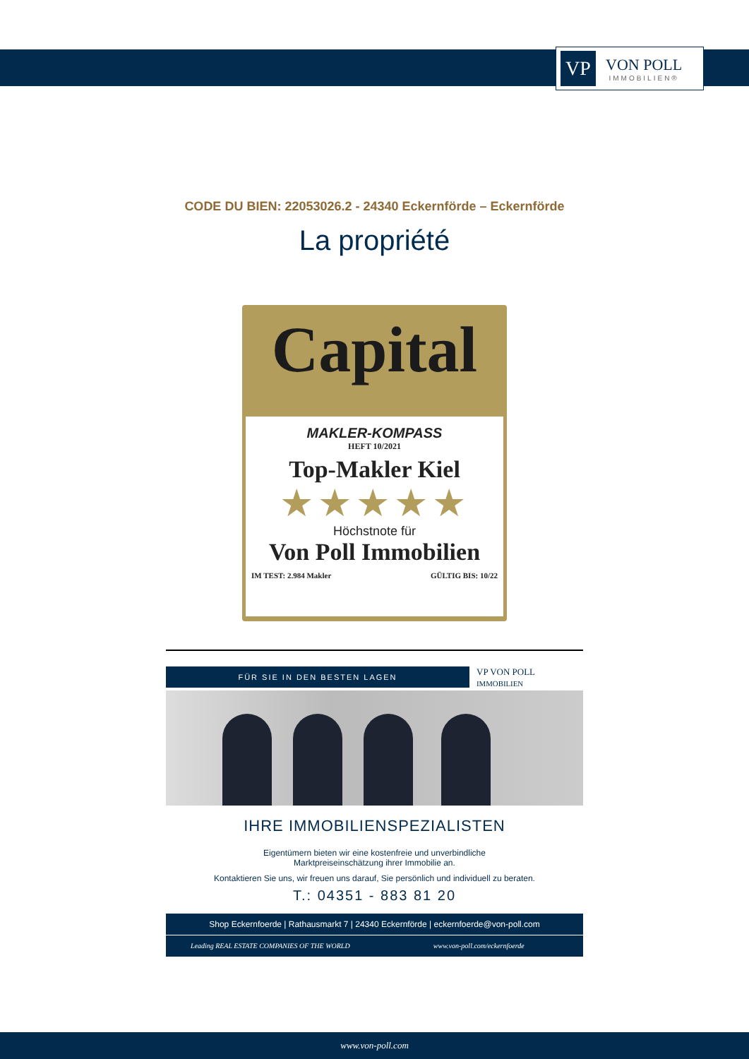VP
VON POLL
IMMOBILIEN®
CODE DU BIEN: 22053026.2 - 24340 Eckernförde – Eckernförde
La propriété
Capital
MAKLER-KOMPASS
HEFT 10/2021
Top-Makler Kiel
★★★★★
Höchstnote für
Von Poll Immobilien
IM TEST: 2.984 Makler GÜLTIG BIS: 10/22
FÜR SIE IN DEN BESTEN LAGEN
VP VON POLL IMMOBILIEN
IHRE IMMOBILIENSPEZIALISTEN
Eigentümern bieten wir eine kostenfreie und unverbindliche
Marktpreiseinschätzung ihrer Immobilie an.
Kontaktieren Sie uns, wir freuen uns darauf, Sie persönlich und individuell zu beraten.
T.: 04351 - 883 81 20
Shop Eckernfoerde | Rathausmarkt 7 | 24340 Eckernförde | eckernfoerde@von-poll.com
Leading REAL ESTATE COMPANIES OF THE WORLD www.von-poll.com/eckernfoerde
www.von-poll.com